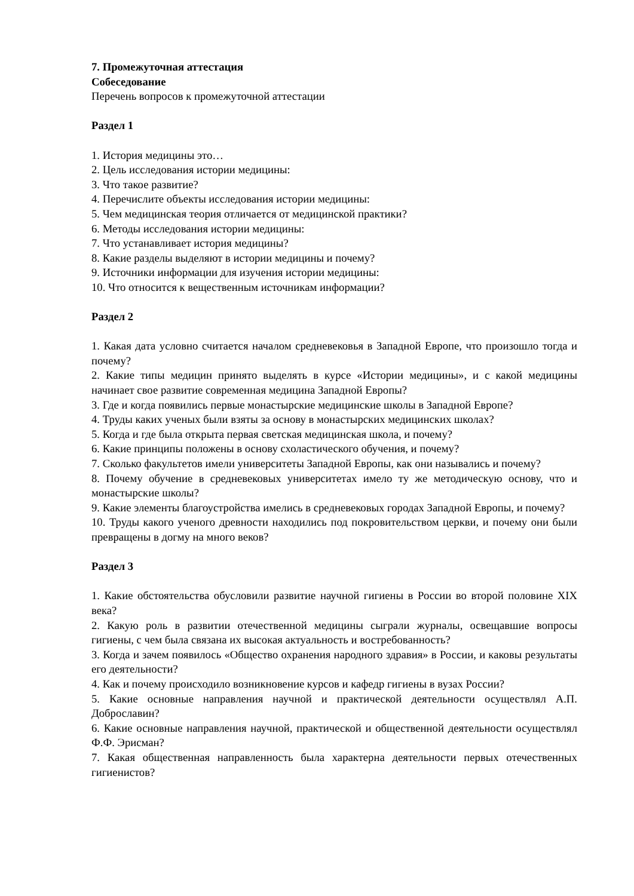7. Промежуточная аттестация
Собеседование
Перечень вопросов к промежуточной аттестации
Раздел 1
1. История медицины это…
2. Цель исследования истории медицины:
3. Что такое развитие?
4. Перечислите объекты исследования истории медицины:
5. Чем медицинская теория отличается от медицинской практики?
6. Методы исследования истории медицины:
7. Что устанавливает история медицины?
8. Какие разделы выделяют в истории медицины и почему?
9. Источники информации для изучения истории медицины:
10. Что относится к вещественным источникам информации?
Раздел 2
1. Какая дата условно считается началом средневековья в Западной Европе, что произошло тогда и почему?
2. Какие типы медицин принято выделять в курсе «Истории медицины», и с какой медицины начинает свое развитие современная медицина Западной Европы?
3. Где и когда появились первые монастырские медицинские школы в Западной Европе?
4. Труды каких ученых были взяты за основу в монастырских медицинских школах?
5. Когда и где была открыта первая светская медицинская школа, и почему?
6. Какие принципы положены в основу схоластического обучения, и почему?
7. Сколько факультетов имели университеты Западной Европы, как они назывались и почему?
8. Почему обучение в средневековых университетах имело ту же методическую основу, что и монастырские школы?
9. Какие элементы благоустройства имелись в средневековых городах Западной Европы, и почему?
10. Труды какого ученого древности находились под покровительством церкви, и почему они были превращены в догму на много веков?
Раздел 3
1. Какие обстоятельства обусловили развитие научной гигиены в России во второй половине XIX века?
2. Какую роль в развитии отечественной медицины сыграли журналы, освещавшие вопросы гигиены, с чем была связана их высокая актуальность и востребованность?
3. Когда и зачем появилось «Общество охранения народного здравия» в России, и каковы результаты его деятельности?
4. Как и почему происходило возникновение курсов и кафедр гигиены в вузах России?
5. Какие основные направления научной и практической деятельности осуществлял А.П. Доброславин?
6. Какие основные направления научной, практической и общественной деятельности осуществлял Ф.Ф. Эрисман?
7. Какая общественная направленность была характерна деятельности первых отечественных гигиенистов?